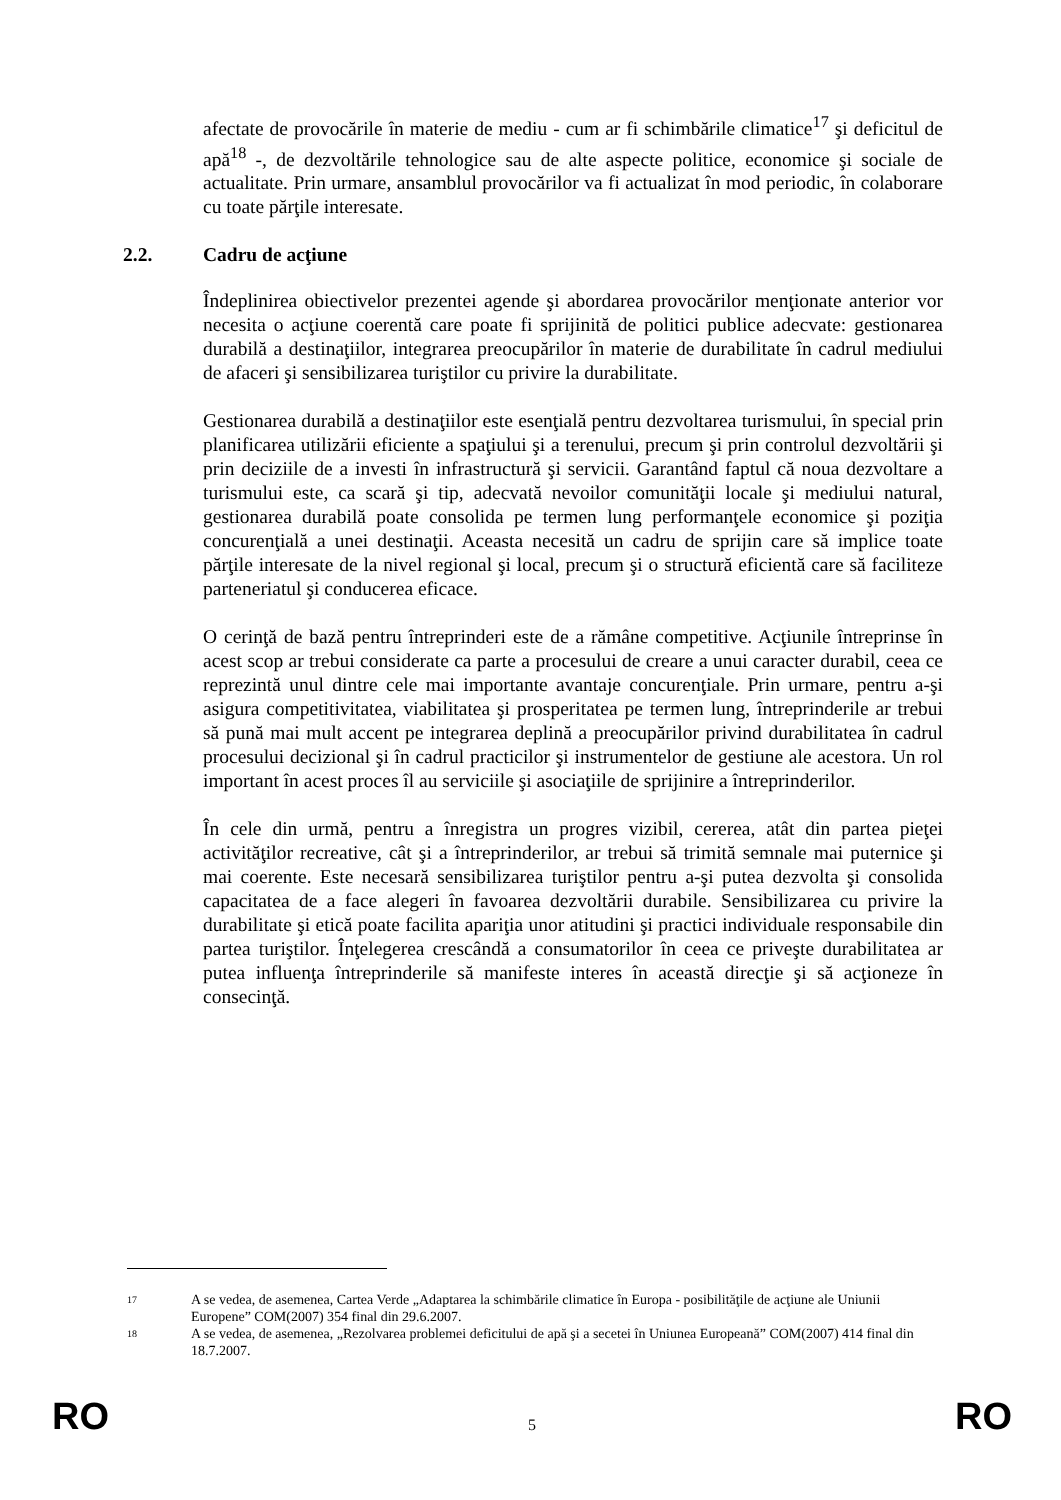afectate de provocările în materie de mediu - cum ar fi schimbările climatice<sup>17</sup> şi deficitul de apă<sup>18</sup> -, de dezvoltările tehnologice sau de alte aspecte politice, economice şi sociale de actualitate. Prin urmare, ansamblul provocărilor va fi actualizat în mod periodic, în colaborare cu toate părţile interesate.
2.2. Cadru de acţiune
Îndeplinirea obiectivelor prezentei agende şi abordarea provocărilor menţionate anterior vor necesita o acţiune coerentă care poate fi sprijinită de politici publice adecvate: gestionarea durabilă a destinaţiilor, integrarea preocupărilor în materie de durabilitate în cadrul mediului de afaceri şi sensibilizarea turiştilor cu privire la durabilitate.
Gestionarea durabilă a destinaţiilor este esenţială pentru dezvoltarea turismului, în special prin planificarea utilizării eficiente a spaţiului şi a terenului, precum şi prin controlul dezvoltării şi prin deciziile de a investi în infrastructură şi servicii. Garantând faptul că noua dezvoltare a turismului este, ca scară şi tip, adecvată nevoilor comunităţii locale şi mediului natural, gestionarea durabilă poate consolida pe termen lung performanţele economice şi poziţia concurenţială a unei destinaţii. Aceasta necesită un cadru de sprijin care să implice toate părţile interesate de la nivel regional şi local, precum şi o structură eficientă care să faciliteze parteneriatul şi conducerea eficace.
O cerinţă de bază pentru întreprinderi este de a rămâne competitive. Acţiunile întreprinse în acest scop ar trebui considerate ca parte a procesului de creare a unui caracter durabil, ceea ce reprezintă unul dintre cele mai importante avantaje concurenţiale. Prin urmare, pentru a-şi asigura competitivitatea, viabilitatea şi prosperitatea pe termen lung, întreprinderile ar trebui să pună mai mult accent pe integrarea deplină a preocupărilor privind durabilitatea în cadrul procesului decizional şi în cadrul practicilor şi instrumentelor de gestiune ale acestora. Un rol important în acest proces îl au serviciile şi asociaţiile de sprijinire a întreprinderilor.
În cele din urmă, pentru a înregistra un progres vizibil, cererea, atât din partea pieţei activităţilor recreative, cât şi a întreprinderilor, ar trebui să trimită semnale mai puternice şi mai coerente. Este necesară sensibilizarea turiştilor pentru a-şi putea dezvolta şi consolida capacitatea de a face alegeri în favoarea dezvoltării durabile. Sensibilizarea cu privire la durabilitate şi etică poate facilita apariţia unor atitudini şi practici individuale responsabile din partea turiştilor. Înţelegerea crescândă a consumatorilor în ceea ce priveşte durabilitatea ar putea influenţa întreprinderile să manifeste interes în această direcţie şi să acţioneze în consecinţă.
17 A se vedea, de asemenea, Cartea Verde „Adaptarea la schimbările climatice în Europa - posibilităţile de acţiune ale Uniunii Europene” COM(2007) 354 final din 29.6.2007.
18 A se vedea, de asemenea, „Rezolvarea problemei deficitului de apă şi a secetei în Uniunea Europeană” COM(2007) 414 final din 18.7.2007.
RO 5 RO